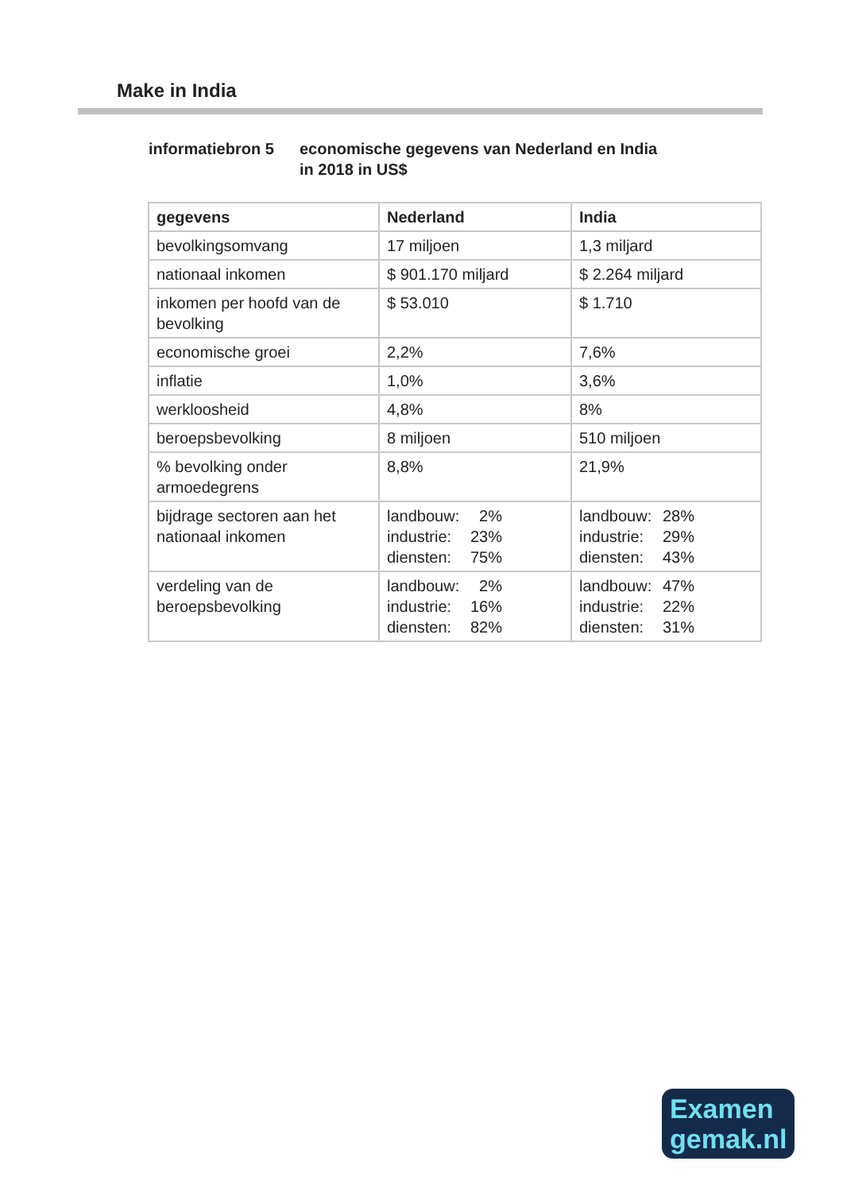Make in India
informatiebron 5 economische gegevens van Nederland en India
in 2018 in US$
| gegevens | Nederland | India |
| --- | --- | --- |
| bevolkingsomvang | 17 miljoen | 1,3 miljard |
| nationaal inkomen | $ 901.170 miljard | $ 2.264 miljard |
| inkomen per hoofd van de bevolking | $ 53.010 | $ 1.710 |
| economische groei | 2,2% | 7,6% |
| inflatie | 1,0% | 3,6% |
| werkloosheid | 4,8% | 8% |
| beroepsbevolking | 8 miljoen | 510 miljoen |
| % bevolking onder armoedegrens | 8,8% | 21,9% |
| bijdrage sectoren aan het nationaal inkomen | landbouw: 2% industrie: 23% diensten: 75% | landbouw: 28% industrie: 29% diensten: 43% |
| verdeling van de beroepsbevolking | landbouw: 2% industrie: 16% diensten: 82% | landbouw: 47% industrie: 22% diensten: 31% |
Examen
gemak.nl